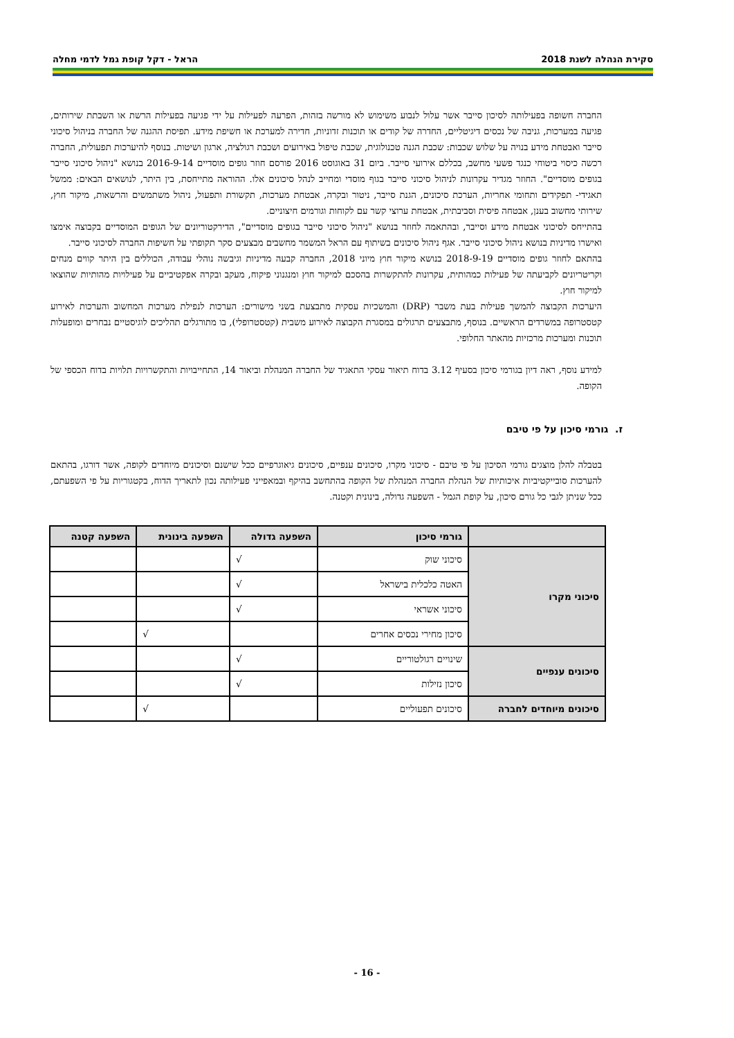סקירת הנהלה לשנת 2018 הראל - דקל קופת גמל לדמי מחלה
החברה חשופה בפעילותה לסיכון סייבר אשר עלול לנבוע משימוש לא מורשה בזהות, הפרעה לפעילות על ידי פגיעה בפעילות הרשת או השבתת שירותים, פגיעה במערכות, גניבה של נכסים דיגיטליים, החדרה של קודים או תוכנות זדוניות, חדירה למערכת או חשיפת מידע. תפיסת ההגנה של החברה בניהול סיכוני סייבר ואבטחת מידע בנויה על שלוש שכבות: שכבת הגנה טכנולוגית, שכבת טיפול באירועים ושכבת רגולציה, ארגון ושיטות. בנוסף להיערכות תפעולית, החברה רכשה כיסוי ביטוחי כנגד פשעי מחשב, בכללם אירועי סייבר. ביום 31 באוגוסט 2016 פורסם חוזר גופים מוסדיים 2016-9-14 בנושא "ניהול סיכוני סייבר בגופים מוסדיים". החוזר מגדיר עקרונות לניהול סיכוני סייבר בגוף מוסדי ומחייב לנהל סיכונים אלו. ההוראה מתייחסת, בין היתר, לנושאים הבאים: ממשל תאגידי- תפקידים ותחומי אחריות, הערכת סיכונים, הגנת סייבר, ניטור ובקרה, אבטחת מערכות, תקשורת ותפעול, ניהול משתמשים והרשאות, מיקור חוץ, שירותי מחשוב בענן, אבטחה פיסית וסביבתית, אבטחת ערוצי קשר עם לקוחות וגורמים חיצוניים.
בהתייחס לסיכוני אבטחת מידע וסייבר, ובהתאמה לחוזר בנושא "ניהול סיכוני סייבר בגופים מוסדיים", הדירקטוריונים של הגופים המוסדיים בקבוצה אימצו ואישרו מדיניות בנושא ניהול סיכוני סייבר. אגף ניהול סיכונים בשיתוף עם הראל המשמר מחשבים מבצעים סקר תקופתי על חשיפות החברה לסיכוני סייבר.
בהתאם לחוזר גופים מוסדיים 2018-9-19 בנושא מיקור חוץ מיוני 2018, החברה קבעה מדיניות וגיבשה נוהלי עבודה, הכוללים בין היתר קווים מנחים וקריטריונים לקביעתה של פעילות כמהותית, עקרונות להתקשרות בהסכם למיקור חוץ ומנגנוני פיקוח, מעקב ובקרה אפקטיביים על פעילויות מהותיות שהוצאו למיקור חוץ.
היערכות הקבוצה להמשך פעילות בעת משבר (DRP) והמשכיות עסקית מתבצעת בשני מישורים: הערכות לנפילת מערכות המחשוב והערכות לאירוע קטסטרופה במשרדים הראשיים. בנוסף, מתבצעים תרגולים במסגרת הקבוצה לאירוע משבית (קטסטרופלי), בו מתורגלים תהליכים לוגיסטיים נבחרים ומופעלות תוכנות ומערכות מרכזיות מהאתר החלופי.
למידע נוסף, ראה דיון בגורמי סיכון בסעיף 3.12 בדוח תיאור עסקי התאגיד של החברה המנהלת וביאור 14, התחייבויות והתקשרויות תלויות בדוח הכספי של הקופה.
ז. גורמי סיכון על פי טיבם
בטבלה להלן מוצגים גורמי הסיכון על פי טיבם - סיכוני מקרו, סיכונים ענפיים, סיכונים גיאוגרפיים ככל שישנם וסיכונים מיוחדים לקופה, אשר דורגו, בהתאם להערכות סובייקטיביות איכותיות של הנהלת החברה המנהלת של הקופה בהתחשב בהיקף ובמאפייני פעילותה נכון לתאריך הדוח, בקטגוריות על פי השפעתם, ככל שניתן לגבי כל גורם סיכון, על קופת הגמל - השפעה גדולה, בינונית וקטנה.
| | גורמי סיכון | השפעה גדולה | השפעה בינונית | השפעה קטנה |
| --- | --- | --- | --- | --- |
| סיכוני מקרו | סיכוני שוק | √ | | |
| | האטה כלכלית בישראל | √ | | |
| | סיכוני אשראי | √ | | |
| | סיכון מחירי נכסים אחרים | | √ | |
| סיכונים ענפיים | שינויים רגולטוריים | √ | | |
| | סיכון נזילות | √ | | |
| סיכונים מיוחדים לחברה | סיכונים תפעוליים | | √ | |
- 16 -